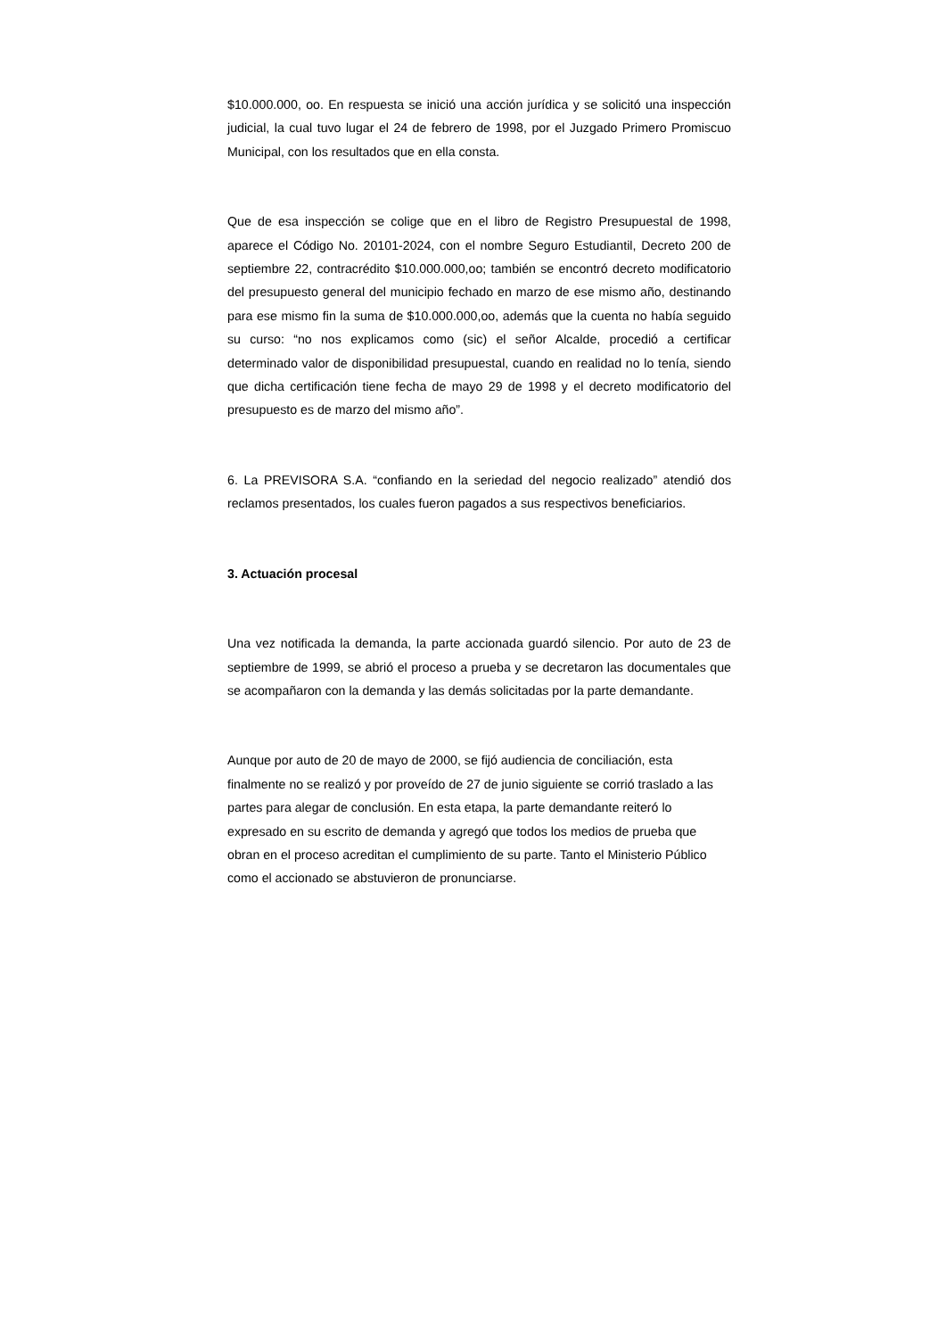$10.000.000, oo. En respuesta se inició una acción jurídica y se solicitó una inspección judicial, la cual tuvo lugar el 24 de febrero de 1998, por el Juzgado Primero Promiscuo Municipal, con los resultados que en ella consta.
Que de esa inspección se colige que en el libro de Registro Presupuestal de 1998, aparece el Código No. 20101-2024, con el nombre Seguro Estudiantil, Decreto 200 de septiembre 22, contracrédito $10.000.000,oo; también se encontró decreto modificatorio del presupuesto general del municipio fechado en marzo de ese mismo año, destinando para ese mismo fin la suma de $10.000.000,oo, además que la cuenta no había seguido su curso: “no nos explicamos como (sic) el señor Alcalde, procedió a certificar determinado valor de disponibilidad presupuestal, cuando en realidad no lo tenía, siendo que dicha certificación tiene fecha de mayo 29 de 1998 y el decreto modificatorio del presupuesto es de marzo del mismo año”.
6. La PREVISORA S.A. “confiando en la seriedad del negocio realizado” atendió dos reclamos presentados, los cuales fueron pagados a sus respectivos beneficiarios.
3. Actuación procesal
Una vez notificada la demanda, la parte accionada guardó silencio. Por auto de 23 de septiembre de 1999, se abrió el proceso a prueba y se decretaron las documentales que se acompañaron con la demanda y las demás solicitadas por la parte demandante.
Aunque por auto de 20 de mayo de 2000, se fijó audiencia de conciliación, esta finalmente no se realizó y por proveído de 27 de junio siguiente se corrió traslado a las partes para alegar de conclusión. En esta etapa, la parte demandante reiteró lo expresado en su escrito de demanda y agregó que todos los medios de prueba que obran en el proceso acreditan el cumplimiento de su parte. Tanto el Ministerio Público como el accionado se abstuvieron de pronunciarse.